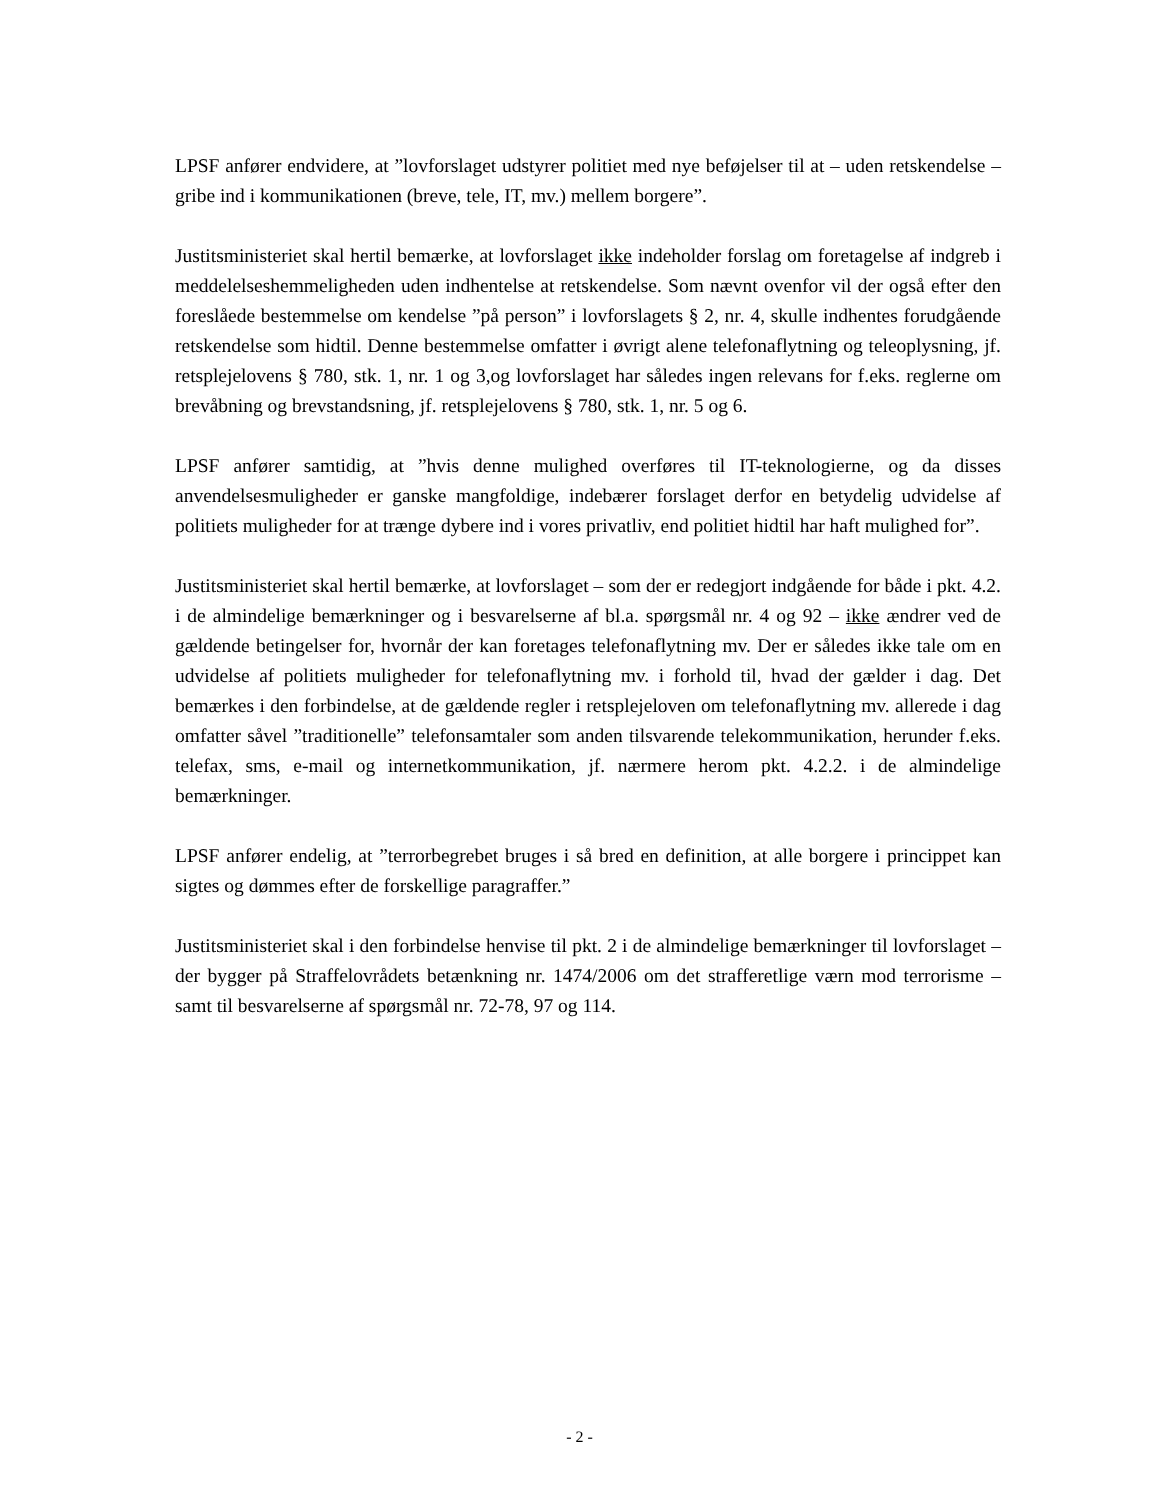LPSF anfører endvidere, at ”lovforslaget udstyrer politiet med nye beføjelser til at – uden retskendelse – gribe ind i kommunikationen (breve, tele, IT, mv.) mellem borgere”.
Justitsministeriet skal hertil bemærke, at lovforslaget ikke indeholder forslag om foretagelse af indgreb i meddelelseshemmeligheden uden indhentelse at retskendelse. Som nævnt ovenfor vil der også efter den foreslåede bestemmelse om kendelse ”på person” i lovforslagets § 2, nr. 4, skulle indhentes forudgående retskendelse som hidtil. Denne bestemmelse omfatter i øvrigt alene telefonaflytning og teleoplysning, jf. retsplejelovens § 780, stk. 1, nr. 1 og 3,og lovforslaget har således ingen relevans for f.eks. reglerne om brevåbning og brevstandsning, jf. retsplejelovens § 780, stk. 1, nr. 5 og 6.
LPSF anfører samtidig, at ”hvis denne mulighed overføres til IT-teknologierne, og da disses anvendelsesmuligheder er ganske mangfoldige, indebærer forslaget derfor en betydelig udvidelse af politiets muligheder for at trænge dybere ind i vores privatliv, end politiet hidtil har haft mulighed for”.
Justitsministeriet skal hertil bemærke, at lovforslaget – som der er redegjort indgående for både i pkt. 4.2. i de almindelige bemærkninger og i besvarelserne af bl.a. spørgsmål nr. 4 og 92 – ikke ændrer ved de gældende betingelser for, hvornår der kan foretages telefonaflytning mv. Der er således ikke tale om en udvidelse af politiets muligheder for telefonaflytning mv. i forhold til, hvad der gælder i dag. Det bemærkes i den forbindelse, at de gældende regler i retsplejeloven om telefonaflytning mv. allerede i dag omfatter såvel ”traditionelle” telefonsamtaler som anden tilsvarende telekommunikation, herunder f.eks. telefax, sms, e-mail og internetkommunikation, jf. nærmere herom pkt. 4.2.2. i de almindelige bemærkninger.
LPSF anfører endelig, at ”terrorbegrebet bruges i så bred en definition, at alle borgere i princippet kan sigtes og dømmes efter de forskellige paragraffer.”
Justitsministeriet skal i den forbindelse henvise til pkt. 2 i de almindelige bemærkninger til lovforslaget – der bygger på Straffelovrådets betænkning nr. 1474/2006 om det strafferetlige værn mod terrorisme – samt til besvarelserne af spørgsmål nr. 72-78, 97 og 114.
- 2 -